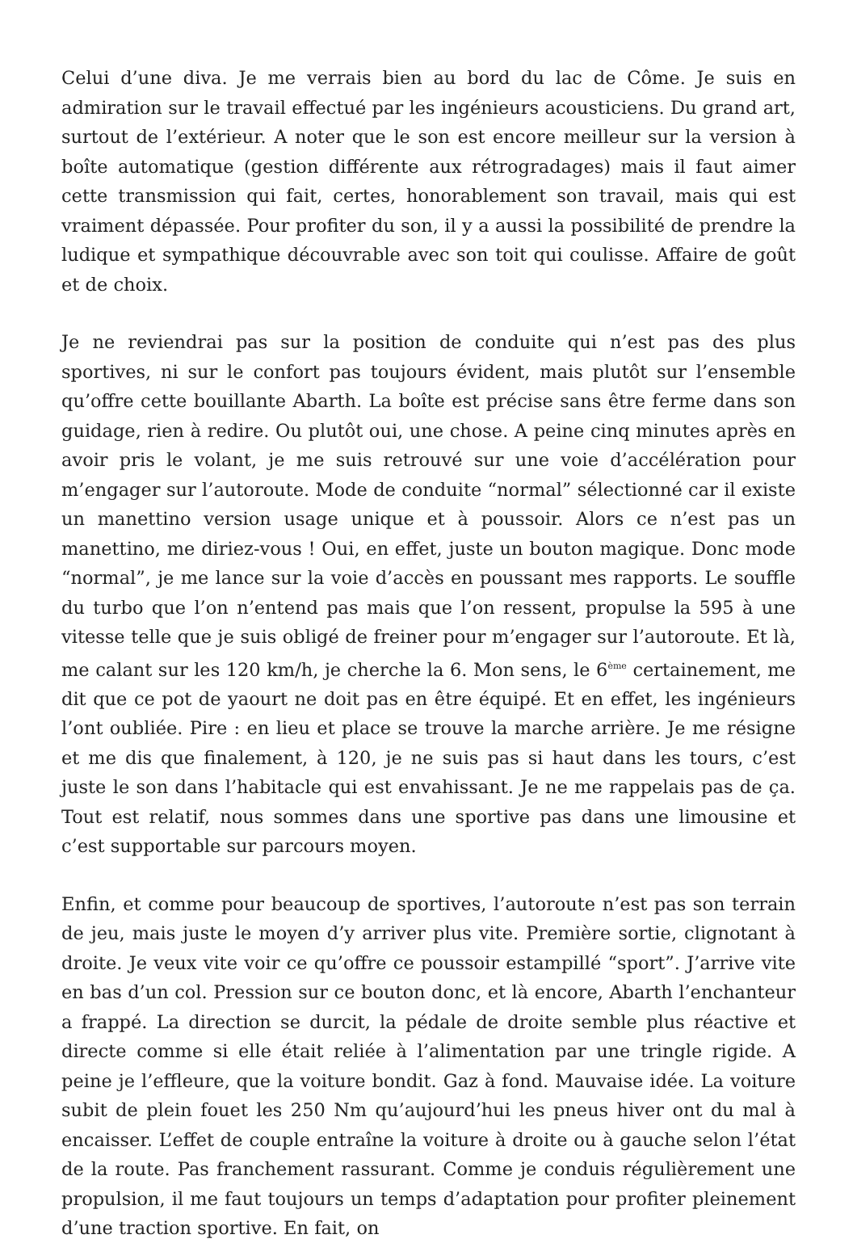Celui d’une diva. Je me verrais bien au bord du lac de Côme. Je suis en admiration sur le travail effectué par les ingénieurs acousticiens. Du grand art, surtout de l’extérieur. A noter que le son est encore meilleur sur la version à boîte automatique (gestion différente aux rétrogradages) mais il faut aimer cette transmission qui fait, certes, honorablement son travail, mais qui est vraiment dépassée. Pour profiter du son, il y a aussi la possibilité de prendre la ludique et sympathique découvrable avec son toit qui coulisse. Affaire de goût et de choix.
Je ne reviendrai pas sur la position de conduite qui n’est pas des plus sportives, ni sur le confort pas toujours évident, mais plutôt sur l’ensemble qu’offre cette bouillante Abarth. La boîte est précise sans être ferme dans son guidage, rien à redire. Ou plutôt oui, une chose. A peine cinq minutes après en avoir pris le volant, je me suis retrouvé sur une voie d’accélération pour m’engager sur l’autoroute. Mode de conduite “normal” sélectionné car il existe un manettino version usage unique et à poussoir. Alors ce n’est pas un manettino, me diriez-vous ! Oui, en effet, juste un bouton magique. Donc mode “normal”, je me lance sur la voie d’accès en poussant mes rapports. Le souffle du turbo que l’on n’entend pas mais que l’on ressent, propulse la 595 à une vitesse telle que je suis obligé de freiner pour m’engager sur l’autoroute. Et là, me calant sur les 120 km/h, je cherche la 6. Mon sens, le 6<sup>ème</sup> certainement, me dit que ce pot de yaourt ne doit pas en être équipé. Et en effet, les ingénieurs l’ont oubliée. Pire : en lieu et place se trouve la marche arrière. Je me résigne et me dis que finalement, à 120, je ne suis pas si haut dans les tours, c’est juste le son dans l’habitacle qui est envahissant. Je ne me rappelais pas de ça. Tout est relatif, nous sommes dans une sportive pas dans une limousine et c’est supportable sur parcours moyen.
Enfin, et comme pour beaucoup de sportives, l’autoroute n’est pas son terrain de jeu, mais juste le moyen d’y arriver plus vite. Première sortie, clignotant à droite. Je veux vite voir ce qu’offre ce poussoir estampillé “sport”. J’arrive vite en bas d’un col. Pression sur ce bouton donc, et là encore, Abarth l’enchanteur a frappé. La direction se durcit, la pédale de droite semble plus réactive et directe comme si elle était reliée à l’alimentation par une tringle rigide. A peine je l’effleure, que la voiture bondit. Gaz à fond. Mauvaise idée. La voiture subit de plein fouet les 250 Nm qu’aujourd’hui les pneus hiver ont du mal à encaisser. L’effet de couple entraîne la voiture à droite ou à gauche selon l’état de la route. Pas franchement rassurant. Comme je conduis régulièrement une propulsion, il me faut toujours un temps d’adaptation pour profiter pleinement d’une traction sportive. En fait, on